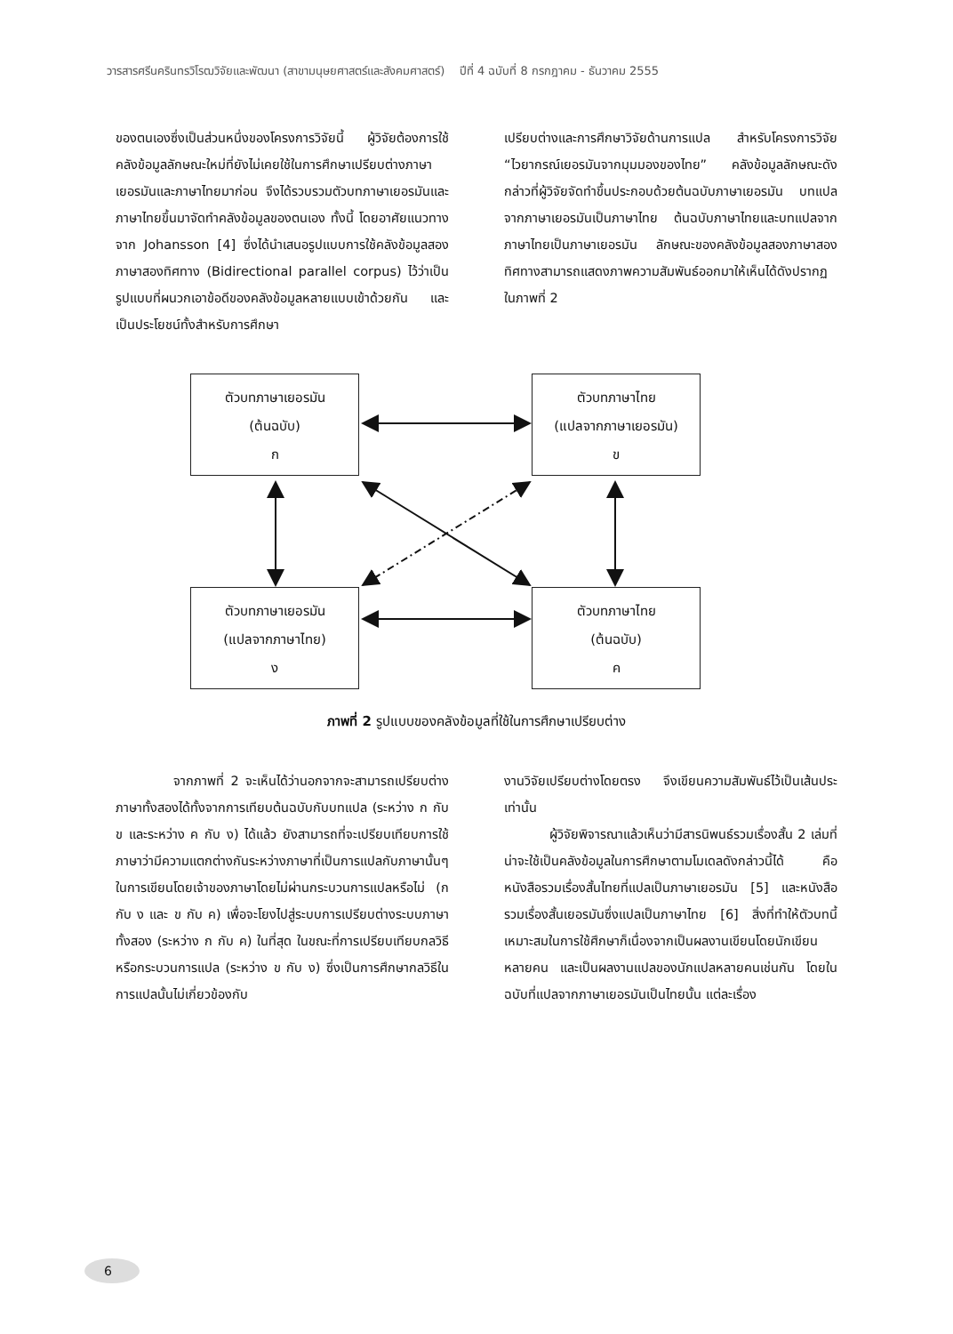วารสารศรีนครินทรวิโรฒวิจัยและพัฒนา (สาขามนุษยศาสตร์และสังคมศาสตร์) ปีที่ 4 ฉบับที่ 8 กรกฎาคม - ธันวาคม 2555
ของตนเองซึ่งเป็นส่วนหนึ่งของโครงการวิจัยนี้ ผู้วิจัยต้องการใช้คลังข้อมูลลักษณะใหม่ที่ยังไม่เคยใช้ในการศึกษาเปรียบต่างภาษาเยอรมันและภาษาไทยมาก่อน จึงได้รวบรวมตัวบทภาษาเยอรมันและภาษาไทยขึ้นมาจัดทำคลังข้อมูลของตนเอง ทั้งนี้ โดยอาศัยแนวทางจาก Johansson [4] ซึ่งได้นำเสนอรูปแบบการใช้คลังข้อมูลสองภาษาสองทิศทาง (Bidirectional parallel corpus) ไว้ว่าเป็นรูปแบบที่ผนวกเอาข้อดีของคลังข้อมูลหลายแบบเข้าด้วยกัน และเป็นประโยชน์ทั้งสำหรับการศึกษา
เปรียบต่างและการศึกษาวิจัยด้านการแปล สำหรับโครงการวิจัย “ไวยากรณ์เยอรมันจากมุมมองของไทย” คลังข้อมูลลักษณะดังกล่าวที่ผู้วิจัยจัดทำขึ้นประกอบด้วยต้นฉบับภาษาเยอรมัน บทแปลจากภาษาเยอรมันเป็นภาษาไทย ต้นฉบับภาษาไทยและบทแปลจากภาษาไทยเป็นภาษาเยอรมัน ลักษณะของคลังข้อมูลสองภาษาสองทิศทางสามารถแสดงภาพความสัมพันธ์ออกมาให้เห็นได้ดังปรากฏในภาพที่ 2
ตัวบทภาษาเยอรมัน
(ต้นฉบับ)
ก
ตัวบทภาษาไทย
(แปลจากภาษาเยอรมัน)
ข
ตัวบทภาษาเยอรมัน
(แปลจากภาษาไทย)
ง
ตัวบทภาษาไทย
(ต้นฉบับ)
ค
ภาพที่ 2 รูปแบบของคลังข้อมูลที่ใช้ในการศึกษาเปรียบต่าง
จากภาพที่ 2 จะเห็นได้ว่านอกจากจะสามารถเปรียบต่างภาษาทั้งสองได้ทั้งจากการเทียบต้นฉบับกับบทแปล (ระหว่าง ก กับ ข และระหว่าง ค กับ ง) ได้แล้ว ยังสามารถที่จะเปรียบเทียบการใช้ภาษาว่ามีความแตกต่างกันระหว่างภาษาที่เป็นการแปลกับภาษานั้นๆ ในการเขียนโดยเจ้าของภาษาโดยไม่ผ่านกระบวนการแปลหรือไม่ (ก กับ ง และ ข กับ ค) เพื่อจะโยงไปสู่ระบบการเปรียบต่างระบบภาษาทั้งสอง (ระหว่าง ก กับ ค) ในที่สุด ในขณะที่การเปรียบเทียบกลวิธีหรือกระบวนการแปล (ระหว่าง ข กับ ง) ซึ่งเป็นการศึกษากลวิธีในการแปลนั้นไม่เกี่ยวข้องกับ
งานวิจัยเปรียบต่างโดยตรง จึงเขียนความสัมพันธ์ไว้เป็นเส้นประเท่านั้น
ผู้วิจัยพิจารณาแล้วเห็นว่ามีสารนิพนธ์รวมเรื่องสั้น 2 เล่มที่น่าจะใช้เป็นคลังข้อมูลในการศึกษาตามโมเดลดังกล่าวนี้ได้ คือ หนังสือรวมเรื่องสั้นไทยที่แปลเป็นภาษาเยอรมัน [5] และหนังสือรวมเรื่องสั้นเยอรมันซึ่งแปลเป็นภาษาไทย [6] สิ่งที่ทำให้ตัวบทนี้เหมาะสมในการใช้ศึกษาก็เนื่องจากเป็นผลงานเขียนโดยนักเขียนหลายคน และเป็นผลงานแปลของนักแปลหลายคนเช่นกัน โดยในฉบับที่แปลจากภาษาเยอรมันเป็นไทยนั้น แต่ละเรื่อง
6